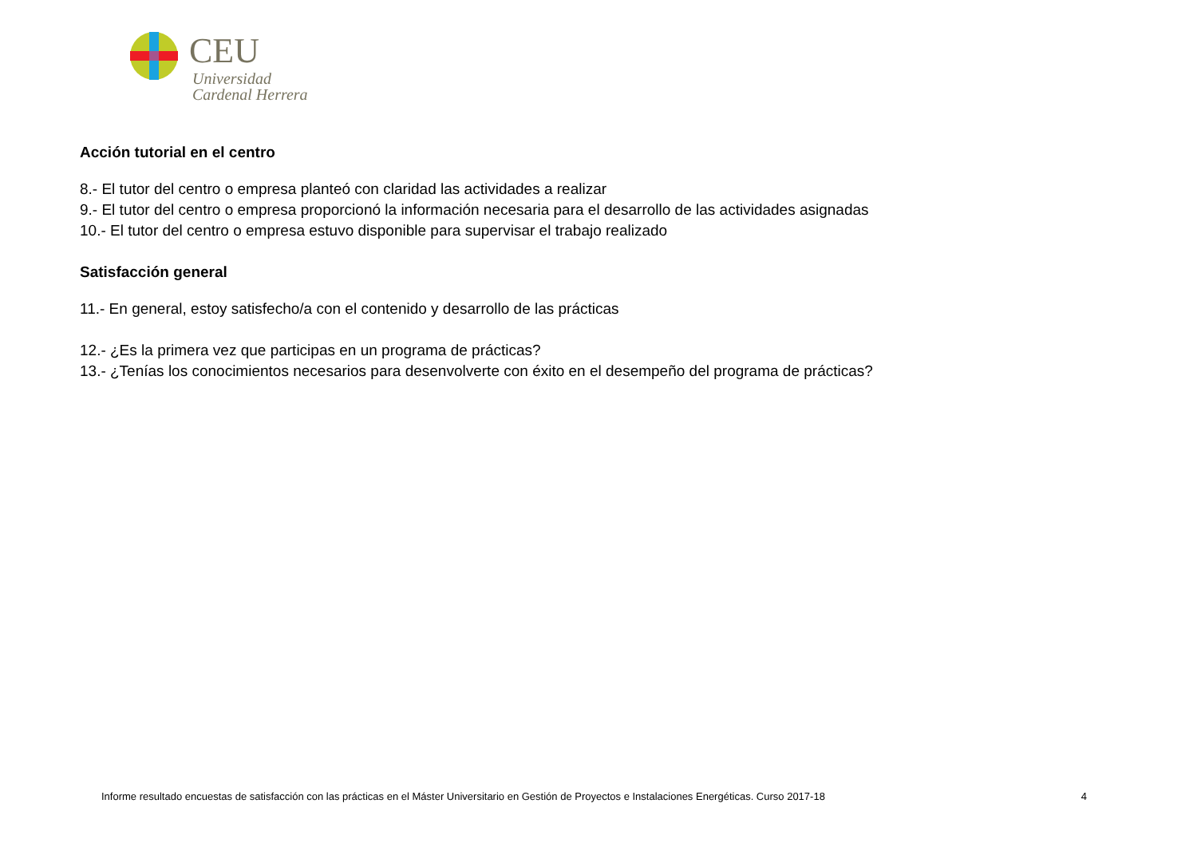CEU
Universidad
Cardenal Herrera
Acción tutorial en el centro
8.- El tutor del centro o empresa planteó con claridad las actividades a realizar
9.- El tutor del centro o empresa proporcionó la información necesaria para el desarrollo de las actividades asignadas
10.- El tutor del centro o empresa estuvo disponible para supervisar el trabajo realizado
Satisfacción general
11.- En general, estoy satisfecho/a con el contenido y desarrollo de las prácticas
12.- ¿Es la primera vez que participas en un programa de prácticas?
13.- ¿Tenías los conocimientos necesarios para desenvolverte con éxito en el desempeño del programa de prácticas?
Informe resultado encuestas de satisfacción con las prácticas en el Máster Universitario en Gestión de Proyectos e Instalaciones Energéticas. Curso 2017-18 4